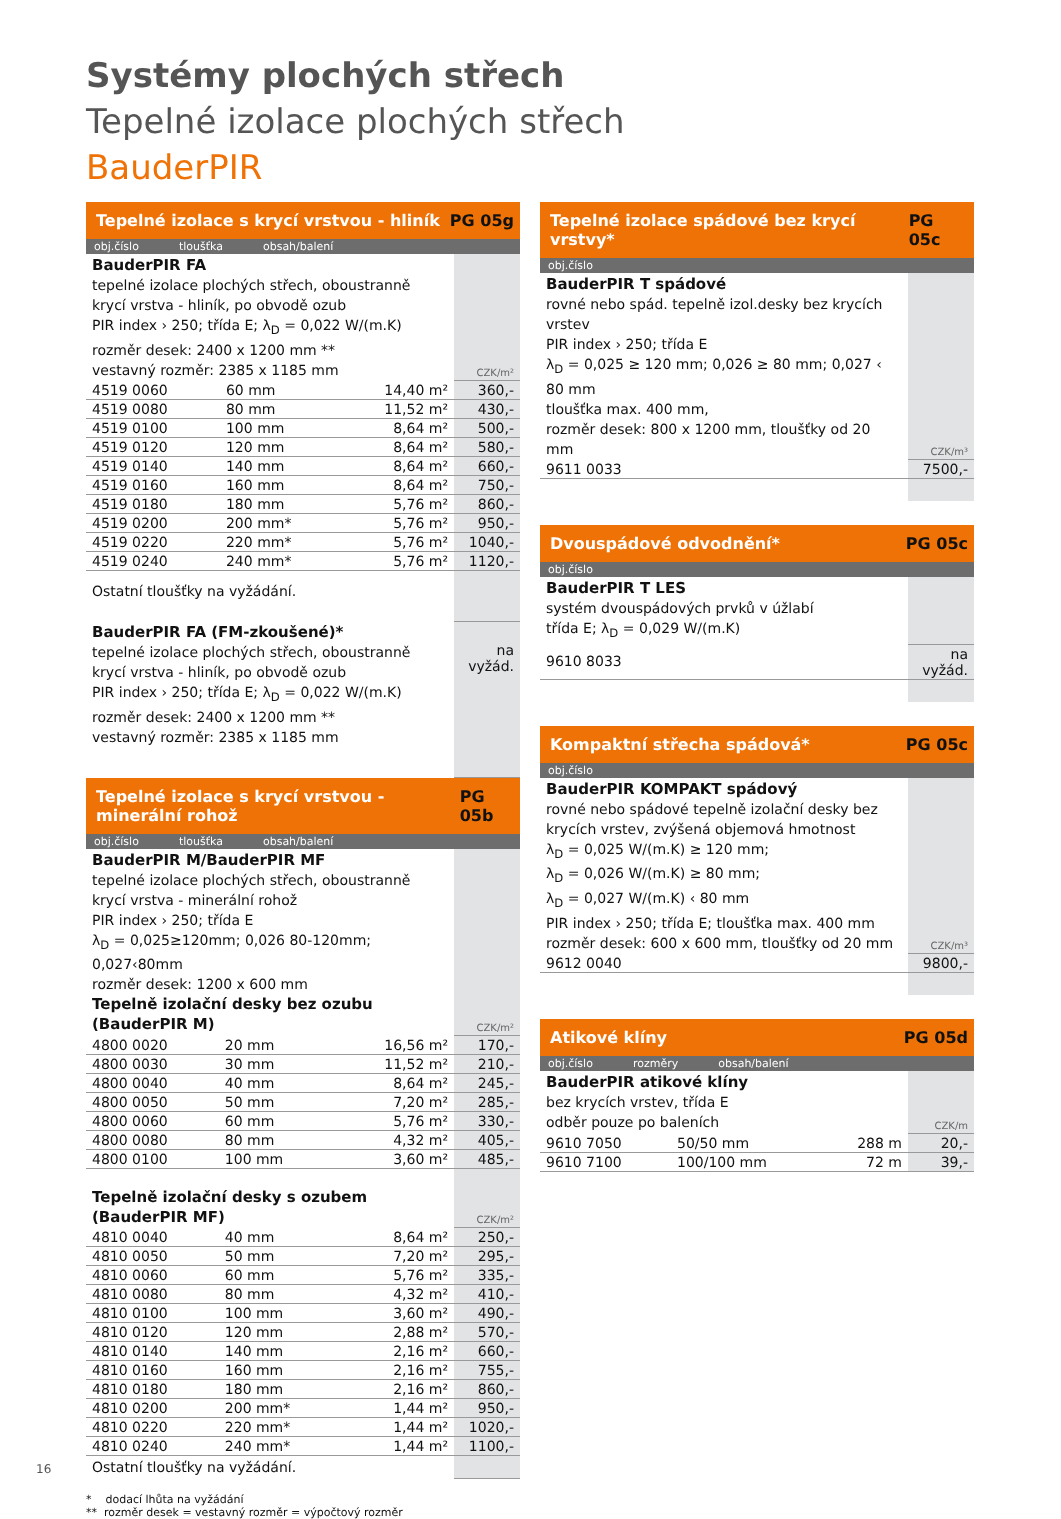Systémy plochých střech
Tepelné izolace plochých střech
BauderPIR
Tepelné izolace s krycí vrstvou - hliník PG 05g
obj.číslo tloušťka obsah/balení
| BauderPIR FA tepelné izolace plochých střech, oboustranně krycí vrstva - hliník, po obvodě ozub PIR index › 250; třída E; λ<sub>D</sub> = 0,022 W/(m.K) rozměr desek: 2400 x 1200 mm ** vestavný rozměr: 2385 x 1185 mm | | | CZK/m² |
| 4519 0060 | 60 mm | 14,40 m² | 360,- |
| 4519 0080 | 80 mm | 11,52 m² | 430,- |
| 4519 0100 | 100 mm | 8,64 m² | 500,- |
| 4519 0120 | 120 mm | 8,64 m² | 580,- |
| 4519 0140 | 140 mm | 8,64 m² | 660,- |
| 4519 0160 | 160 mm | 8,64 m² | 750,- |
| 4519 0180 | 180 mm | 5,76 m² | 860,- |
| 4519 0200 | 200 mm* | 5,76 m² | 950,- |
| 4519 0220 | 220 mm* | 5,76 m² | 1040,- |
| 4519 0240 | 240 mm* | 5,76 m² | 1120,- |
| Ostatní tloušťky na vyžádání. | | | |
| BauderPIR FA (FM-zkoušené)* tepelné izolace plochých střech, oboustranně krycí vrstva - hliník, po obvodě ozub PIR index › 250; třída E; λ<sub>D</sub> = 0,022 W/(m.K) rozměr desek: 2400 x 1200 mm ** vestavný rozměr: 2385 x 1185 mm | | | na vyžád. |
Tepelné izolace s krycí vrstvou -minerální rohož PG 05b
obj.číslo tloušťka obsah/balení
| BauderPIR M/BauderPIR MF tepelné izolace plochých střech, oboustranně krycí vrstva - minerální rohož PIR index › 250; třída E λ<sub>D</sub> = 0,025≥120mm; 0,026 80-120mm; 0,027‹80mm rozměr desek: 1200 x 600 mm Tepelně izolační desky bez ozubu (BauderPIR M) | | | CZK/m² |
| 4800 0020 | 20 mm | 16,56 m² | 170,- |
| 4800 0030 | 30 mm | 11,52 m² | 210,- |
| 4800 0040 | 40 mm | 8,64 m² | 245,- |
| 4800 0050 | 50 mm | 7,20 m² | 285,- |
| 4800 0060 | 60 mm | 5,76 m² | 330,- |
| 4800 0080 | 80 mm | 4,32 m² | 405,- |
| 4800 0100 | 100 mm | 3,60 m² | 485,- |
| Tepelně izolační desky s ozubem (BauderPIR MF) | | | CZK/m² |
| 4810 0040 | 40 mm | 8,64 m² | 250,- |
| 4810 0050 | 50 mm | 7,20 m² | 295,- |
| 4810 0060 | 60 mm | 5,76 m² | 335,- |
| 4810 0080 | 80 mm | 4,32 m² | 410,- |
| 4810 0100 | 100 mm | 3,60 m² | 490,- |
| 4810 0120 | 120 mm | 2,88 m² | 570,- |
| 4810 0140 | 140 mm | 2,16 m² | 660,- |
| 4810 0160 | 160 mm | 2,16 m² | 755,- |
| 4810 0180 | 180 mm | 2,16 m² | 860,- |
| 4810 0200 | 200 mm* | 1,44 m² | 950,- |
| 4810 0220 | 220 mm* | 1,44 m² | 1020,- |
| 4810 0240 | 240 mm* | 1,44 m² | 1100,- |
| Ostatní tloušťky na vyžádání. | | | |
* dodací lhůta na vyžádání
** rozměr desek = vestavný rozměr = výpočtový rozměr
Tepelné izolace spádové bez krycí vrstvy* PG 05c
obj.číslo
| BauderPIR T spádové rovné nebo spád. tepelně izol.desky bez krycích vrstev PIR index › 250; třída E λ<sub>D</sub> = 0,025 ≥ 120 mm; 0,026 ≥ 80 mm; 0,027 ‹ 80 mm tloušťka max. 400 mm, rozměr desek: 800 x 1200 mm, tloušťky od 20 mm | CZK/m³ |
| 9611 0033 | 7500,- |
Dvouspádové odvodnění* PG 05c
obj.číslo
| BauderPIR T LES systém dvouspádových prvků v úžlabí třída E; λ<sub>D</sub> = 0,029 W/(m.K) | |
| 9610 8033 | na vyžád. |
Kompaktní střecha spádová* PG 05c
obj.číslo
| BauderPIR KOMPAKT spádový rovné nebo spádové tepelně izolační desky bez krycích vrstev, zvýšená objemová hmotnost λ<sub>D</sub> = 0,025 W/(m.K) ≥ 120 mm; λ<sub>D</sub> = 0,026 W/(m.K) ≥ 80 mm; λ<sub>D</sub> = 0,027 W/(m.K) ‹ 80 mm PIR index › 250; třída E; tloušťka max. 400 mm rozměr desek: 600 x 600 mm, tloušťky od 20 mm | CZK/m³ |
| 9612 0040 | 9800,- |
Atikové klíny PG 05d
obj.číslo rozměry obsah/balení
| BauderPIR atikové klíny bez krycích vrstev, třída E odběr pouze po baleních | | | CZK/m |
| 9610 7050 | 50/50 mm | 288 m | 20,- |
| 9610 7100 | 100/100 mm | 72 m | 39,- |
16